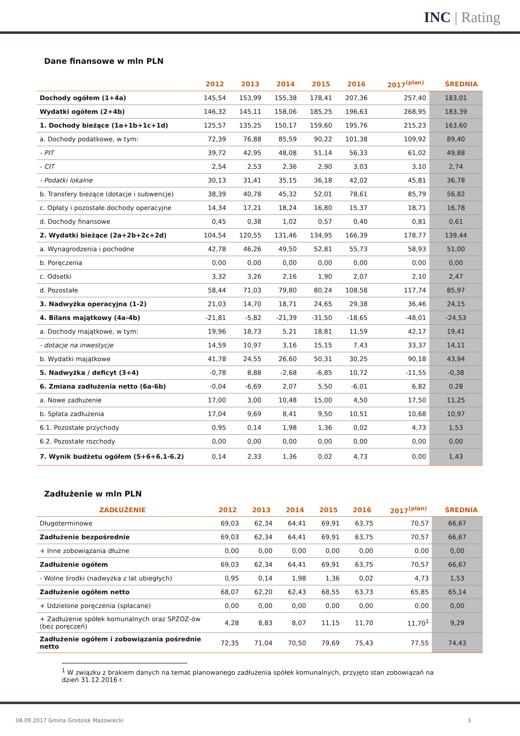INC | Rating
Dane finansowe w mln PLN
| | 2012 | 2013 | 2014 | 2015 | 2016 | 2017<sup>(plan)</sup> | ŚREDNIA |
| --- | --- | --- | --- | --- | --- | --- | --- |
| Dochody ogółem (1+4a) | 145,54 | 153,99 | 155,38 | 178,41 | 207,36 | 257,40 | 183,01 |
| Wydatki ogółem (2+4b) | 146,32 | 145,11 | 158,06 | 185,25 | 196,63 | 268,95 | 183,39 |
| 1. Dochody bieżące (1a+1b+1c+1d) | 125,57 | 135,25 | 150,17 | 159,60 | 195,76 | 215,23 | 163,60 |
| a. Dochody podatkowe, w tym: | 72,39 | 76,88 | 85,59 | 90,22 | 101,38 | 109,92 | 89,40 |
| - PIT | 39,72 | 42,95 | 48,08 | 51,14 | 56,33 | 61,02 | 49,88 |
| - CIT | 2,54 | 2,53 | 2,36 | 2,90 | 3,03 | 3,10 | 2,74 |
| - Podatki lokalne | 30,13 | 31,41 | 35,15 | 36,18 | 42,02 | 45,81 | 36,78 |
| b. Transfery bieżące (dotacje i subwencje) | 38,39 | 40,78 | 45,32 | 52,01 | 78,61 | 85,79 | 56,82 |
| c. Opłaty i pozostałe dochody operacyjne | 14,34 | 17,21 | 18,24 | 16,80 | 15,37 | 18,71 | 16,78 |
| d. Dochody finansowe | 0,45 | 0,38 | 1,02 | 0,57 | 0,40 | 0,81 | 0,61 |
| 2. Wydatki bieżące (2a+2b+2c+2d) | 104,54 | 120,55 | 131,46 | 134,95 | 166,39 | 178,77 | 139,44 |
| a. Wynagrodzenia i pochodne | 42,78 | 46,26 | 49,50 | 52,81 | 55,73 | 58,93 | 51,00 |
| b. Poręczenia | 0,00 | 0,00 | 0,00 | 0,00 | 0,00 | 0,00 | 0,00 |
| c. Odsetki | 3,32 | 3,26 | 2,16 | 1,90 | 2,07 | 2,10 | 2,47 |
| d. Pozostałe | 58,44 | 71,03 | 79,80 | 80,24 | 108,58 | 117,74 | 85,97 |
| 3. Nadwyżka operacyjna (1-2) | 21,03 | 14,70 | 18,71 | 24,65 | 29,38 | 36,46 | 24,15 |
| 4. Bilans majątkowy (4a-4b) | -21,81 | -5,82 | -21,39 | -31,50 | -18,65 | -48,01 | -24,53 |
| a. Dochody majątkowe, w tym: | 19,96 | 18,73 | 5,21 | 18,81 | 11,59 | 42,17 | 19,41 |
| - dotacje na inwestycje | 14,59 | 10,97 | 3,16 | 15,15 | 7,43 | 33,37 | 14,11 |
| b. Wydatki majątkowe | 41,78 | 24,55 | 26,60 | 50,31 | 30,25 | 90,18 | 43,94 |
| 5. Nadwyżka / deficyt (3+4) | -0,78 | 8,88 | -2,68 | -6,85 | 10,72 | -11,55 | -0,38 |
| 6. Zmiana zadłużenia netto (6a-6b) | -0,04 | -6,69 | 2,07 | 5,50 | -6,01 | 6,82 | 0,28 |
| a. Nowe zadłużenie | 17,00 | 3,00 | 10,48 | 15,00 | 4,50 | 17,50 | 11,25 |
| b. Spłata zadłużenia | 17,04 | 9,69 | 8,41 | 9,50 | 10,51 | 10,68 | 10,97 |
| 6.1. Pozostałe przychody | 0,95 | 0,14 | 1,98 | 1,36 | 0,02 | 4,73 | 1,53 |
| 6.2. Pozostałe rozchody | 0,00 | 0,00 | 0,00 | 0,00 | 0,00 | 0,00 | 0,00 |
| 7. Wynik budżetu ogółem (5+6+6.1-6.2) | 0,14 | 2,33 | 1,36 | 0,02 | 4,73 | 0,00 | 1,43 |
Zadłużenie w mln PLN
| ZADŁUŻENIE | 2012 | 2013 | 2014 | 2015 | 2016 | 2017<sup>(plan)</sup> | ŚREDNIA |
| --- | --- | --- | --- | --- | --- | --- | --- |
| Długoterminowe | 69,03 | 62,34 | 64,41 | 69,91 | 63,75 | 70,57 | 66,67 |
| Zadłużenie bezpośrednie | 69,03 | 62,34 | 64,41 | 69,91 | 63,75 | 70,57 | 66,67 |
| + Inne zobowiązania dłużne | 0,00 | 0,00 | 0,00 | 0,00 | 0,00 | 0,00 | 0,00 |
| Zadłużenie ogółem | 69,03 | 62,34 | 64,41 | 69,91 | 63,75 | 70,57 | 66,67 |
| - Wolne środki (nadwyżka z lat ubiegłych) | 0,95 | 0,14 | 1,98 | 1,36 | 0,02 | 4,73 | 1,53 |
| Zadłużenie ogółem netto | 68,07 | 62,20 | 62,43 | 68,55 | 63,73 | 65,85 | 65,14 |
| + Udzielone poręczenia (spłacane) | 0,00 | 0,00 | 0,00 | 0,00 | 0,00 | 0,00 | 0,00 |
| + Zadłużenie spółek komunalnych oraz SPZOZ-ów (bez poręczeń) | 4,28 | 8,83 | 8,07 | 11,15 | 11,70 | 11,70<sup>1</sup> | 9,29 |
| Zadłużenie ogółem i zobowiązania pośrednie netto | 72,35 | 71,04 | 70,50 | 79,69 | 75,43 | 77,55 | 74,43 |
<sup>1</sup> W związku z brakiem danych na temat planowanego zadłużenia spółek komunalnych, przyjęto stan zobowiązań na dzień 31.12.2016 r.
08.09.2017 Gmina Grodzisk Mazowiecki 3